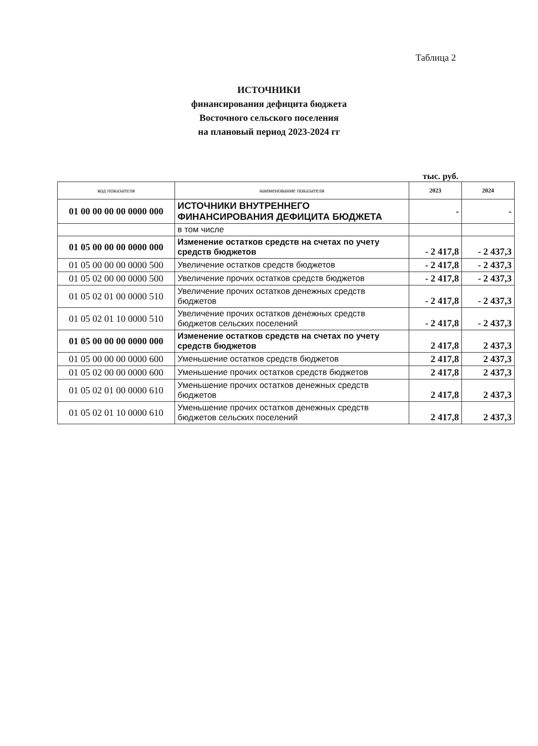Таблица 2
ИСТОЧНИКИ
финансирования дефицита бюджета
Восточного сельского поселения
на плановый период 2023-2024 гг
тыс. руб.
| код показателя | наименование показателя | 2023 | 2024 |
| --- | --- | --- | --- |
| 01 00 00 00 00 0000 000 | ИСТОЧНИКИ ВНУТРЕННЕГО ФИНАНСИРОВАНИЯ ДЕФИЦИТА БЮДЖЕТА | - | - |
| | в том числе | | |
| 01 05 00 00 00 0000 000 | Изменение остатков средств на счетах по учету средств бюджетов | - 2 417,8 | - 2 437,3 |
| 01 05 00 00 00 0000 500 | Увеличение остатков средств бюджетов | - 2 417,8 | - 2 437,3 |
| 01 05 02 00 00 0000 500 | Увеличение прочих остатков средств бюджетов | - 2 417,8 | - 2 437,3 |
| 01 05 02 01 00 0000 510 | Увеличение прочих остатков денежных средств бюджетов | - 2 417,8 | - 2 437,3 |
| 01 05 02 01 10 0000 510 | Увеличение прочих остатков денежных средств бюджетов сельских поселений | - 2 417,8 | - 2 437,3 |
| 01 05 00 00 00 0000 000 | Изменение остатков средств на счетах по учету средств бюджетов | 2 417,8 | 2 437,3 |
| 01 05 00 00 00 0000 600 | Уменьшение остатков средств бюджетов | 2 417,8 | 2 437,3 |
| 01 05 02 00 00 0000 600 | Уменьшение прочих остатков средств бюджетов | 2 417,8 | 2 437,3 |
| 01 05 02 01 00 0000 610 | Уменьшение прочих остатков денежных средств бюджетов | 2 417,8 | 2 437,3 |
| 01 05 02 01 10 0000 610 | Уменьшение прочих остатков денежных средств бюджетов сельских поселений | 2 417,8 | 2 437,3 |